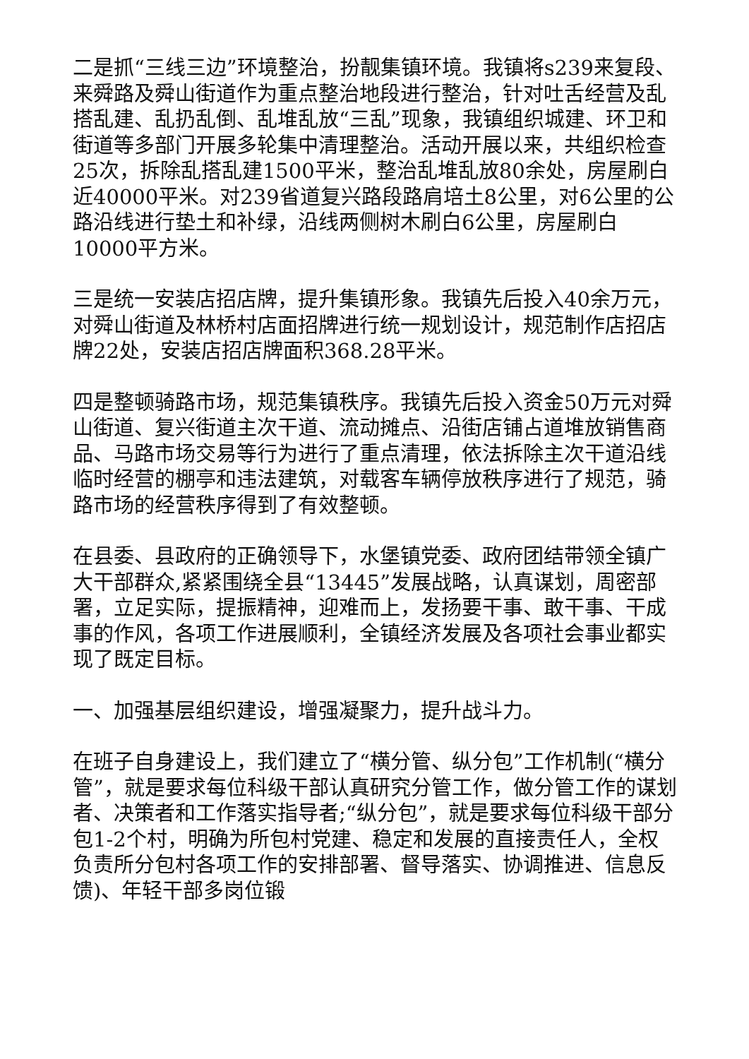二是抓“三线三边”环境整治，扮靓集镇环境。我镇将s239来复段、来舜路及舜山街道作为重点整治地段进行整治，针对吐舌经营及乱搭乱建、乱扔乱倒、乱堆乱放“三乱”现象，我镇组织城建、环卫和街道等多部门开展多轮集中清理整治。活动开展以来，共组织检查25次，拆除乱搭乱建1500平米，整治乱堆乱放80余处，房屋刷白近40000平米。对239省道复兴路段路肩培土8公里，对6公里的公路沿线进行垫土和补绿，沿线两侧树木刷白6公里，房屋刷白10000平方米。
三是统一安装店招店牌，提升集镇形象。我镇先后投入40余万元，对舜山街道及林桥村店面招牌进行统一规划设计，规范制作店招店牌22处，安装店招店牌面积368.28平米。
四是整顿骑路市场，规范集镇秩序。我镇先后投入资金50万元对舜山街道、复兴街道主次干道、流动摊点、沿街店铺占道堆放销售商品、马路市场交易等行为进行了重点清理，依法拆除主次干道沿线临时经营的棚亭和违法建筑，对载客车辆停放秩序进行了规范，骑路市场的经营秩序得到了有效整顿。
在县委、县政府的正确领导下，水堡镇党委、政府团结带领全镇广大干部群众,紧紧围绕全县“13445”发展战略，认真谋划，周密部署，立足实际，提振精神，迎难而上，发扬要干事、敢干事、干成事的作风，各项工作进展顺利，全镇经济发展及各项社会事业都实现了既定目标。
一、加强基层组织建设，增强凝聚力，提升战斗力。
在班子自身建设上，我们建立了“横分管、纵分包”工作机制(“横分管”，就是要求每位科级干部认真研究分管工作，做分管工作的谋划者、决策者和工作落实指导者;“纵分包”，就是要求每位科级干部分包1-2个村，明确为所包村党建、稳定和发展的直接责任人，全权负责所分包村各项工作的安排部署、督导落实、协调推进、信息反馈)、年轻干部多岗位锻